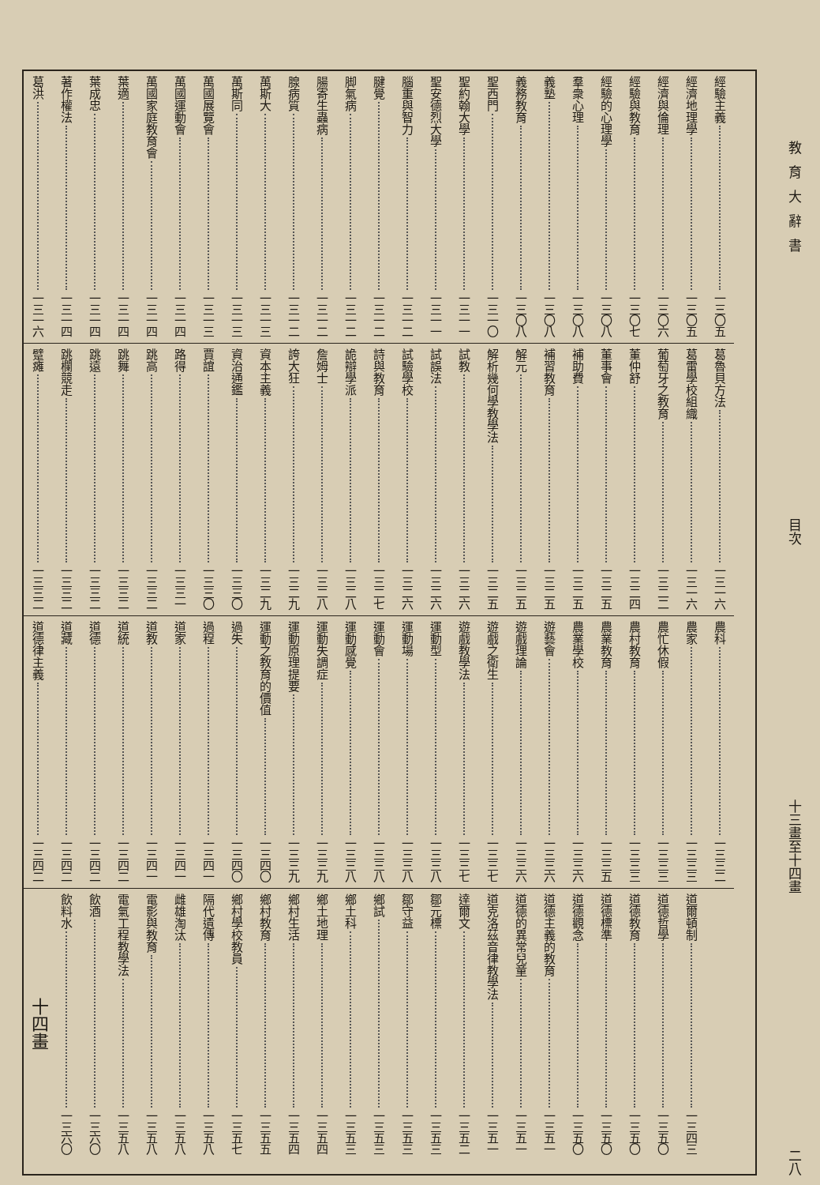教育大辭書 目次 十三畫至十四畫 二八
經驗主義 一三〇五
經濟地理學 一三〇五
經濟與倫理 一三〇六
經驗與教育 一三〇七
經驗的心理學 一三〇八
羣衆心理 一三〇八
義塾 一三〇八
義務教育 一三〇八
聖西門 一三一〇
聖約翰大學 一三一一
聖安德烈大學 一三一一
腦重與智力 一三一二
腱覺 一三一二
脚氣病 一三一二
腸寄生蟲病 一三一二
腺病質 一三一二
萬斯大 一三一三
萬斯同 一三一三
萬國展覽會 一三一三
萬國運動會 一三一四
萬國家庭教育會 一三一四
葉適 一三一四
葉成忠 一三一四
著作權法 一三一四
葛洪 一三一六
葛魯貝方法 一三一六
葛雷學校組織 一三一六
葡萄牙之教育 一三二二
董仲舒 一三二四
董事會 一三二五
補助費 一三二五
補習教育 一三二五
解元 一三二五
解析幾何學教學法 一三二五
試教 一三二六
試誤法 一三二六
試驗學校 一三二六
詩與教育 一三二七
詭辯學派 一三二八
詹姆士 一三二八
誇大狂 一三二九
資本主義 一三二九
資治通鑑 一三三〇
賈誼 一三三〇
路得 一三三一
跳高 一三三二
跳舞 一三三二
跳遠 一三三二
跳欄競走 一三三二
躄瘫 一三三二
農科 一三三二
農家 一三三三
農忙休假 一三三三
農村教育 一三三三
農業教育 一三三五
農業學校 一三三六
遊藝會 一三三六
遊戲理論 一三三六
遊戲之衛生 一三三七
遊戲教學法 一三三七
運動型 一三三八
運動場 一三三八
運動會 一三三八
運動感覺 一三三八
運動失調症 一三三九
運動原理提要 一三三九
運動之教育的價值 一三四〇
過失 一三四〇
過程 一三四一
道家 一三四一
道教 一三四一
道統 一三四二
道德 一三四二
道藏 一三四二
道德律主義 一三四二
道爾頓制 一三四三
道德哲學 一三五〇
道德教育 一三五〇
道德標準 一三五〇
道德觀念 一三五〇
道德主義的教育 一三五一
道德的異常兒童 一三五一
道克洛茲音律教學法 一三五一
達爾文 一三五二
鄒元標 一三五三
鄒守益 一三五三
鄉試 一三五三
鄉土科 一三五三
鄉土地理 一三五四
鄉村生活 一三五四
鄉村教育 一三五五
鄉村學校教員 一三五七
隔代遺傳 一三五八
雌雄淘汰 一三五八
電影與教育 一三五八
電氣工程教學法 一三五八
飲酒 一三六〇
飲料水 一三六〇
十四畫